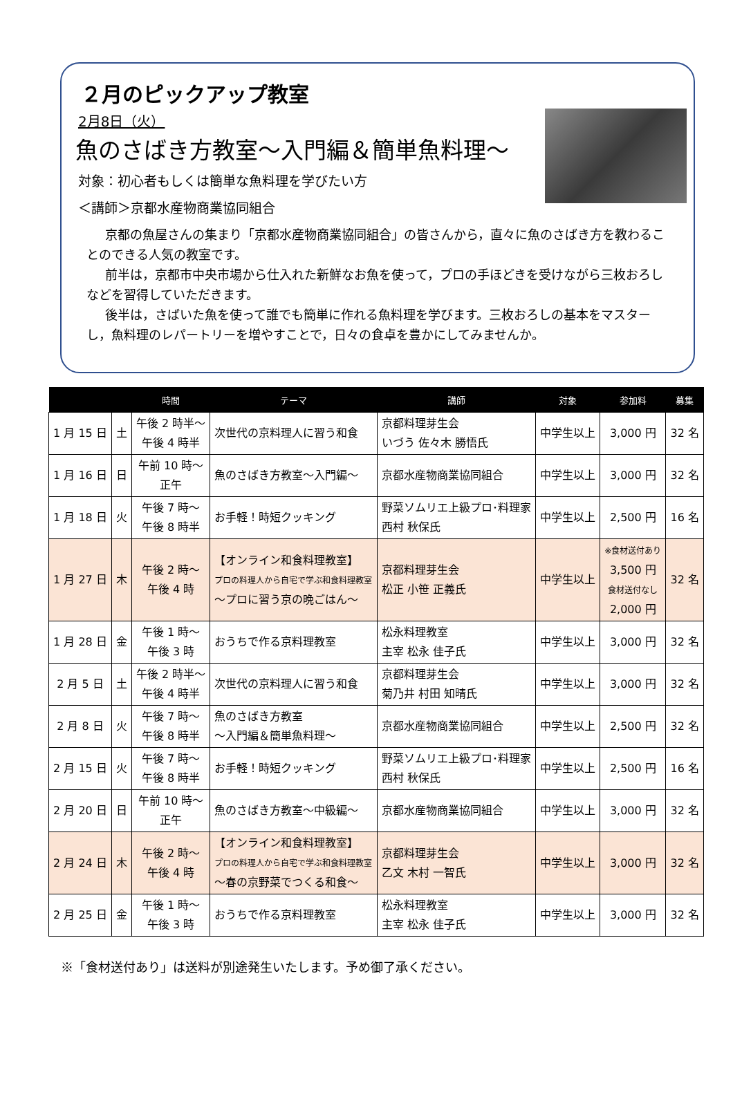２月のピックアップ教室
2月8日（火）
魚のさばき方教室～入門編＆簡単魚料理～
対象：初心者もしくは簡単な魚料理を学びたい方
＜講師＞京都水産物商業協同組合
京都の魚屋さんの集まり「京都水産物商業協同組合」の皆さんから，直々に魚のさばき方を教わることのできる人気の教室です。
前半は，京都市中央市場から仕入れた新鮮なお魚を使って，プロの手ほどきを受けながら三枚おろしなどを習得していただきます。
後半は，さばいた魚を使って誰でも簡単に作れる魚料理を学びます。三枚おろしの基本をマスターし，魚料理のレパートリーを増やすことで，日々の食卓を豊かにしてみませんか。
| | | 時間 | テーマ | 講師 | 対象 | 参加料 | 募集 |
| --- | --- | --- | --- | --- | --- | --- | --- |
| 1 月 15 日 | 土 | 午後 2 時半～ 午後 4 時半 | 次世代の京料理人に習う和食 | 京都料理芽生会 いづう 佐々木 勝悟氏 | 中学生以上 | 3,000 円 | 32 名 |
| 1 月 16 日 | 日 | 午前 10 時～ 正午 | 魚のさばき方教室～入門編～ | 京都水産物商業協同組合 | 中学生以上 | 3,000 円 | 32 名 |
| 1 月 18 日 | 火 | 午後 7 時～ 午後 8 時半 | お手軽！時短クッキング | 野菜ソムリエ上級プロ･料理家 西村 秋保氏 | 中学生以上 | 2,500 円 | 16 名 |
| 1 月 27 日 | 木 | 午後 2 時～ 午後 4 時 | 【オンライン和食料理教室】 プロの料理人から自宅で学ぶ和食料理教室 ～プロに習う京の晩ごはん～ | 京都料理芽生会 松正 小笹 正義氏 | 中学生以上 | ※食材送付あり 3,500 円 食材送付なし 2,000 円 | 32 名 |
| 1 月 28 日 | 金 | 午後 1 時～ 午後 3 時 | おうちで作る京料理教室 | 松永料理教室 主宰 松永 佳子氏 | 中学生以上 | 3,000 円 | 32 名 |
| 2 月 5 日 | 土 | 午後 2 時半～ 午後 4 時半 | 次世代の京料理人に習う和食 | 京都料理芽生会 菊乃井 村田 知晴氏 | 中学生以上 | 3,000 円 | 32 名 |
| 2 月 8 日 | 火 | 午後 7 時～ 午後 8 時半 | 魚のさばき方教室 ～入門編＆簡単魚料理～ | 京都水産物商業協同組合 | 中学生以上 | 2,500 円 | 32 名 |
| 2 月 15 日 | 火 | 午後 7 時～ 午後 8 時半 | お手軽！時短クッキング | 野菜ソムリエ上級プロ･料理家 西村 秋保氏 | 中学生以上 | 2,500 円 | 16 名 |
| 2 月 20 日 | 日 | 午前 10 時～ 正午 | 魚のさばき方教室～中級編～ | 京都水産物商業協同組合 | 中学生以上 | 3,000 円 | 32 名 |
| 2 月 24 日 | 木 | 午後 2 時～ 午後 4 時 | 【オンライン和食料理教室】 プロの料理人から自宅で学ぶ和食料理教室 ～春の京野菜でつくる和食～ | 京都料理芽生会 乙文 木村 一智氏 | 中学生以上 | 3,000 円 | 32 名 |
| 2 月 25 日 | 金 | 午後 1 時～ 午後 3 時 | おうちで作る京料理教室 | 松永料理教室 主宰 松永 佳子氏 | 中学生以上 | 3,000 円 | 32 名 |
※「食材送付あり」は送料が別途発生いたします。予め御了承ください。